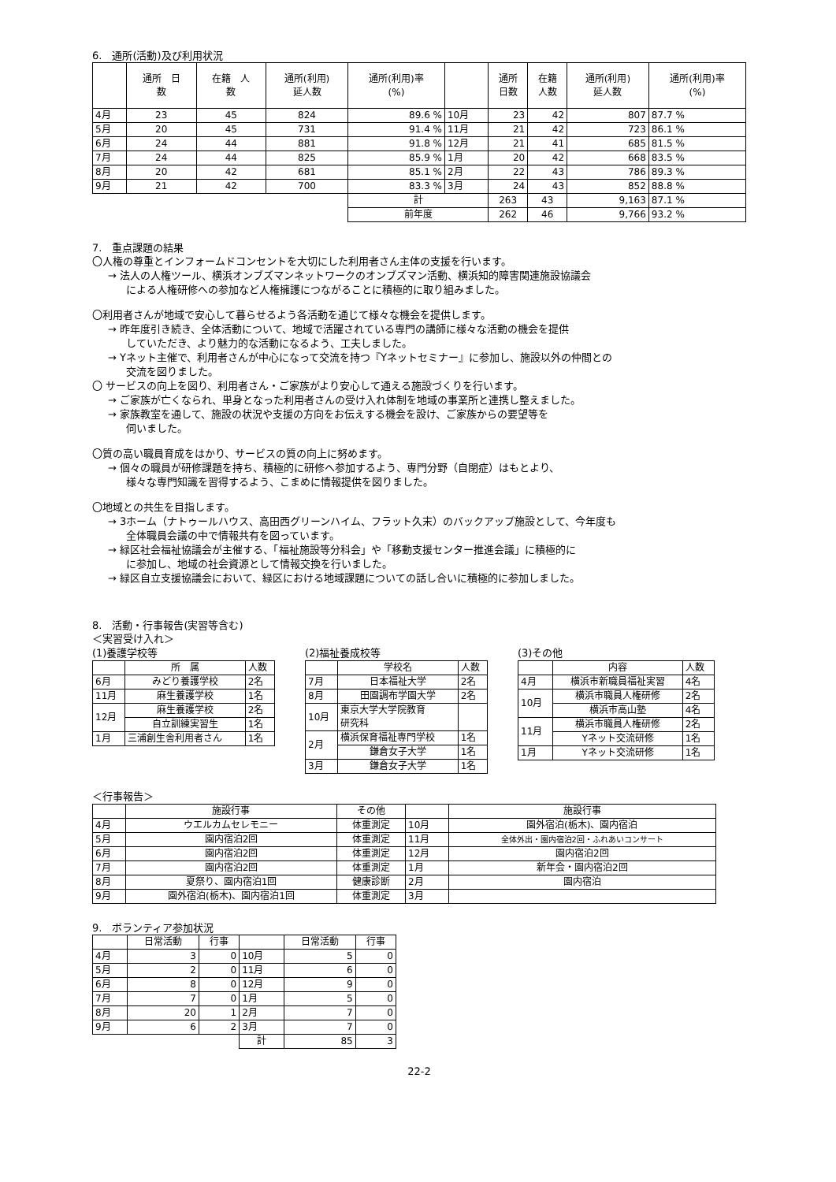6.　通所(活動)及び利用状況
| | 通所 日 数 | 在籍 人 数 | 通所(利用) 延人数 | 通所(利用)率 (%) | | 通所 日数 | 在籍 人数 | 通所(利用) 延人数 | 通所(利用)率 (%) |
| --- | --- | --- | --- | --- | --- | --- | --- | --- | --- |
| 4月 | 23 | 45 | 824 | 89.6 % | 10月 | 23 | 42 | 807 | 87.7 % |
| 5月 | 20 | 45 | 731 | 91.4 % | 11月 | 21 | 42 | 723 | 86.1 % |
| 6月 | 24 | 44 | 881 | 91.8 % | 12月 | 21 | 41 | 685 | 81.5 % |
| 7月 | 24 | 44 | 825 | 85.9 % | 1月 | 20 | 42 | 668 | 83.5 % |
| 8月 | 20 | 42 | 681 | 85.1 % | 2月 | 22 | 43 | 786 | 89.3 % |
| 9月 | 21 | 42 | 700 | 83.3 % | 3月 | 24 | 43 | 852 | 88.8 % |
| | | | | 計 | | 263 | 43 | 9,163 | 87.1 % |
| | | | | 前年度 | | 262 | 46 | 9,766 | 93.2 % |
7.　重点課題の結果
〇人権の尊重とインフォームドコンセントを大切にした利用者さん主体の支援を行います。
→ 法人の人権ツール、横浜オンブズマンネットワークのオンブズマン活動、横浜知的障害関連施設協議会
による人権研修への参加など人権擁護につながることに積極的に取り組みました。
〇利用者さんが地域で安心して暮らせるよう各活動を通じて様々な機会を提供します。
→ 昨年度引き続き、全体活動について、地域で活躍されている専門の講師に様々な活動の機会を提供
していただき、より魅力的な活動になるよう、工夫しました。
→ Yネット主催で、利用者さんが中心になって交流を持つ『Yネットセミナー』に参加し、施設以外の仲間との
交流を図りました。
〇 サービスの向上を図り、利用者さん・ご家族がより安心して通える施設づくりを行います。
→ ご家族が亡くなられ、単身となった利用者さんの受け入れ体制を地域の事業所と連携し整えました。
→ 家族教室を通して、施設の状況や支援の方向をお伝えする機会を設け、ご家族からの要望等を
伺いました。
〇質の高い職員育成をはかり、サービスの質の向上に努めます。
→ 個々の職員が研修課題を持ち、積極的に研修へ参加するよう、専門分野（自閉症）はもとより、
様々な専門知識を習得するよう、こまめに情報提供を図りました。
〇地域との共生を目指します。
→ 3ホーム（ナトゥールハウス、高田西グリーンハイム、フラット久末）のバックアップ施設として、今年度も
全体職員会議の中で情報共有を図っています。
→ 緑区社会福祉協議会が主催する、「福祉施設等分科会」や「移動支援センター推進会議」に積極的に
に参加し、地域の社会資源として情報交換を行いました。
→ 緑区自立支援協議会において、緑区における地域課題についての話し合いに積極的に参加しました。
8.　活動・行事報告(実習等含む)
＜実習受け入れ＞
(1)養護学校等
| | 所 属 | 人数 |
| 6月 | みどり養護学校 | 2名 |
| 11月 | 麻生養護学校 | 1名 |
| 12月 | 麻生養護学校 | 2名 |
| | 自立訓練実習生 | 1名 |
| 1月 | 三浦創生舎利用者さん | 1名 |
(2)福祉養成校等
| | 学校名 | 人数 |
| 7月 | 日本福祉大学 | 2名 |
| 8月 | 田園調布学園大学 | 2名 |
| 10月 | 東京大学大学院教育 研究科 | |
| 2月 | 横浜保育福祉専門学校 | 1名 |
| | 鎌倉女子大学 | 1名 |
| 3月 | 鎌倉女子大学 | 1名 |
(3)その他
| | 内容 | 人数 |
| 4月 | 横浜市新職員福祉実習 | 4名 |
| 10月 | 横浜市職員人権研修 | 2名 |
| | 横浜市高山塾 | 4名 |
| 11月 | 横浜市職員人権研修 | 2名 |
| | Yネット交流研修 | 1名 |
| 1月 | Yネット交流研修 | 1名 |
＜行事報告＞
| | 施設行事 | その他 | | 施設行事 |
| 4月 | ウエルカムセレモニー | 体重測定 | 10月 | 園外宿泊(栃木)、園内宿泊 |
| 5月 | 園内宿泊2回 | 体重測定 | 11月 | 全体外出・園内宿泊2回・ふれあいコンサート |
| 6月 | 園内宿泊2回 | 体重測定 | 12月 | 園内宿泊2回 |
| 7月 | 園内宿泊2回 | 体重測定 | 1月 | 新年会・園内宿泊2回 |
| 8月 | 夏祭り、園内宿泊1回 | 健康診断 | 2月 | 園内宿泊 |
| 9月 | 園外宿泊(栃木)、園内宿泊1回 | 体重測定 | 3月 | |
9.　ボランティア参加状況
| | 日常活動 | 行事 | | 日常活動 | 行事 |
| 4月 | 3 | 0 | 10月 | 5 | 0 |
| 5月 | 2 | 0 | 11月 | 6 | 0 |
| 6月 | 8 | 0 | 12月 | 9 | 0 |
| 7月 | 7 | 0 | 1月 | 5 | 0 |
| 8月 | 20 | 1 | 2月 | 7 | 0 |
| 9月 | 6 | 2 | 3月 | 7 | 0 |
| | | | 計 | 85 | 3 |
22-2